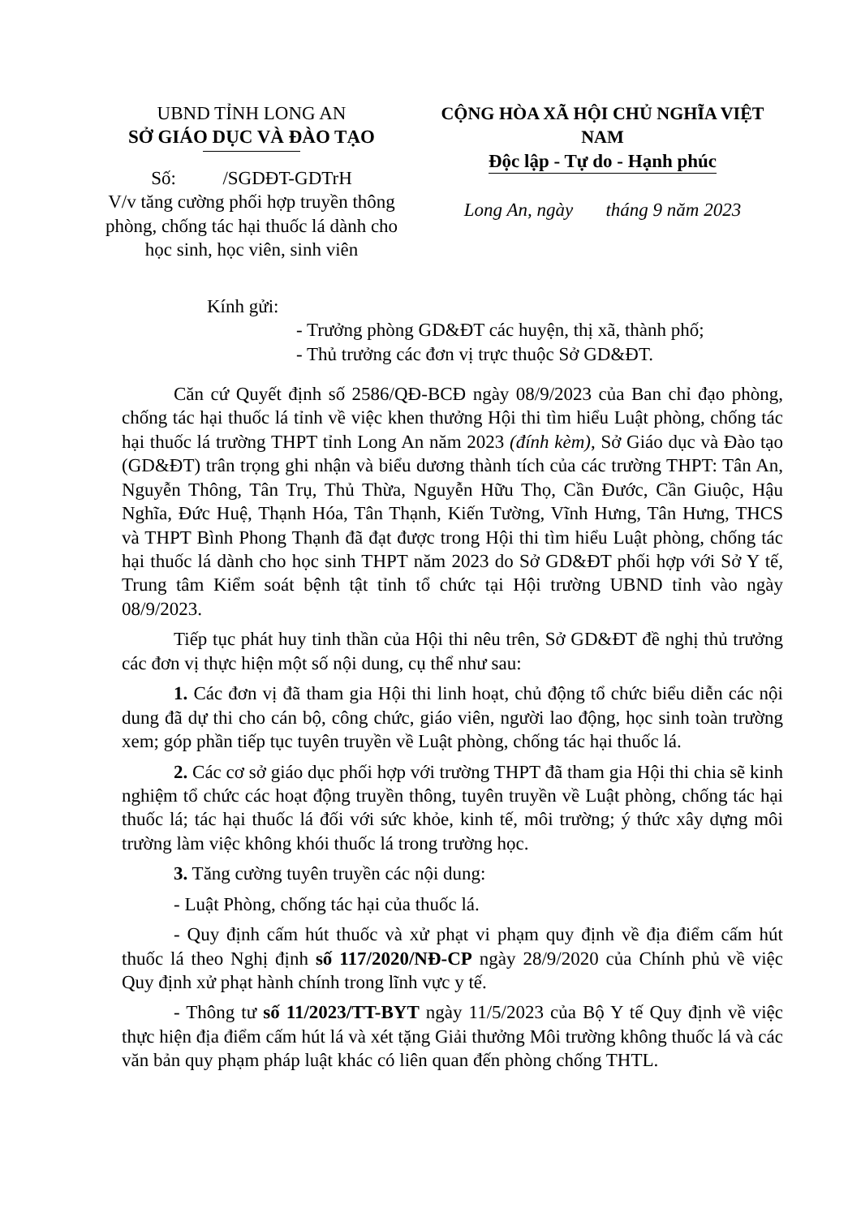UBND TỈNH LONG AN
SỞ GIÁO DỤC VÀ ĐÀO TẠO
Số: /SGDĐT-GDTrH
V/v tăng cường phối hợp truyền thông phòng, chống tác hại thuốc lá dành cho học sinh, học viên, sinh viên
CỘNG HÒA XÃ HỘI CHỦ NGHĨA VIỆT NAM
Độc lập - Tự do - Hạnh phúc
Long An, ngày tháng 9 năm 2023
Kính gửi:
- Trưởng phòng GD&ĐT các huyện, thị xã, thành phố;
- Thủ trưởng các đơn vị trực thuộc Sở GD&ĐT.
Căn cứ Quyết định số 2586/QĐ-BCĐ ngày 08/9/2023 của Ban chỉ đạo phòng, chống tác hại thuốc lá tỉnh về việc khen thưởng Hội thi tìm hiểu Luật phòng, chống tác hại thuốc lá trường THPT tỉnh Long An năm 2023 (đính kèm), Sở Giáo dục và Đào tạo (GD&ĐT) trân trọng ghi nhận và biểu dương thành tích của các trường THPT: Tân An, Nguyễn Thông, Tân Trụ, Thủ Thừa, Nguyễn Hữu Thọ, Cần Đước, Cần Giuộc, Hậu Nghĩa, Đức Huệ, Thạnh Hóa, Tân Thạnh, Kiến Tường, Vĩnh Hưng, Tân Hưng, THCS và THPT Bình Phong Thạnh đã đạt được trong Hội thi tìm hiểu Luật phòng, chống tác hại thuốc lá dành cho học sinh THPT năm 2023 do Sở GD&ĐT phối hợp với Sở Y tế, Trung tâm Kiểm soát bệnh tật tỉnh tổ chức tại Hội trường UBND tỉnh vào ngày 08/9/2023.
Tiếp tục phát huy tinh thần của Hội thi nêu trên, Sở GD&ĐT đề nghị thủ trưởng các đơn vị thực hiện một số nội dung, cụ thể như sau:
1. Các đơn vị đã tham gia Hội thi linh hoạt, chủ động tổ chức biểu diễn các nội dung đã dự thi cho cán bộ, công chức, giáo viên, người lao động, học sinh toàn trường xem; góp phần tiếp tục tuyên truyền về Luật phòng, chống tác hại thuốc lá.
2. Các cơ sở giáo dục phối hợp với trường THPT đã tham gia Hội thi chia sẽ kinh nghiệm tổ chức các hoạt động truyền thông, tuyên truyền về Luật phòng, chống tác hại thuốc lá; tác hại thuốc lá đối với sức khỏe, kinh tế, môi trường; ý thức xây dựng môi trường làm việc không khói thuốc lá trong trường học.
3. Tăng cường tuyên truyền các nội dung:
- Luật Phòng, chống tác hại của thuốc lá.
- Quy định cấm hút thuốc và xử phạt vi phạm quy định về địa điểm cấm hút thuốc lá theo Nghị định số 117/2020/NĐ-CP ngày 28/9/2020 của Chính phủ về việc Quy định xử phạt hành chính trong lĩnh vực y tế.
- Thông tư số 11/2023/TT-BYT ngày 11/5/2023 của Bộ Y tế Quy định về việc thực hiện địa điểm cấm hút lá và xét tặng Giải thưởng Môi trường không thuốc lá và các văn bản quy phạm pháp luật khác có liên quan đến phòng chống THTL.